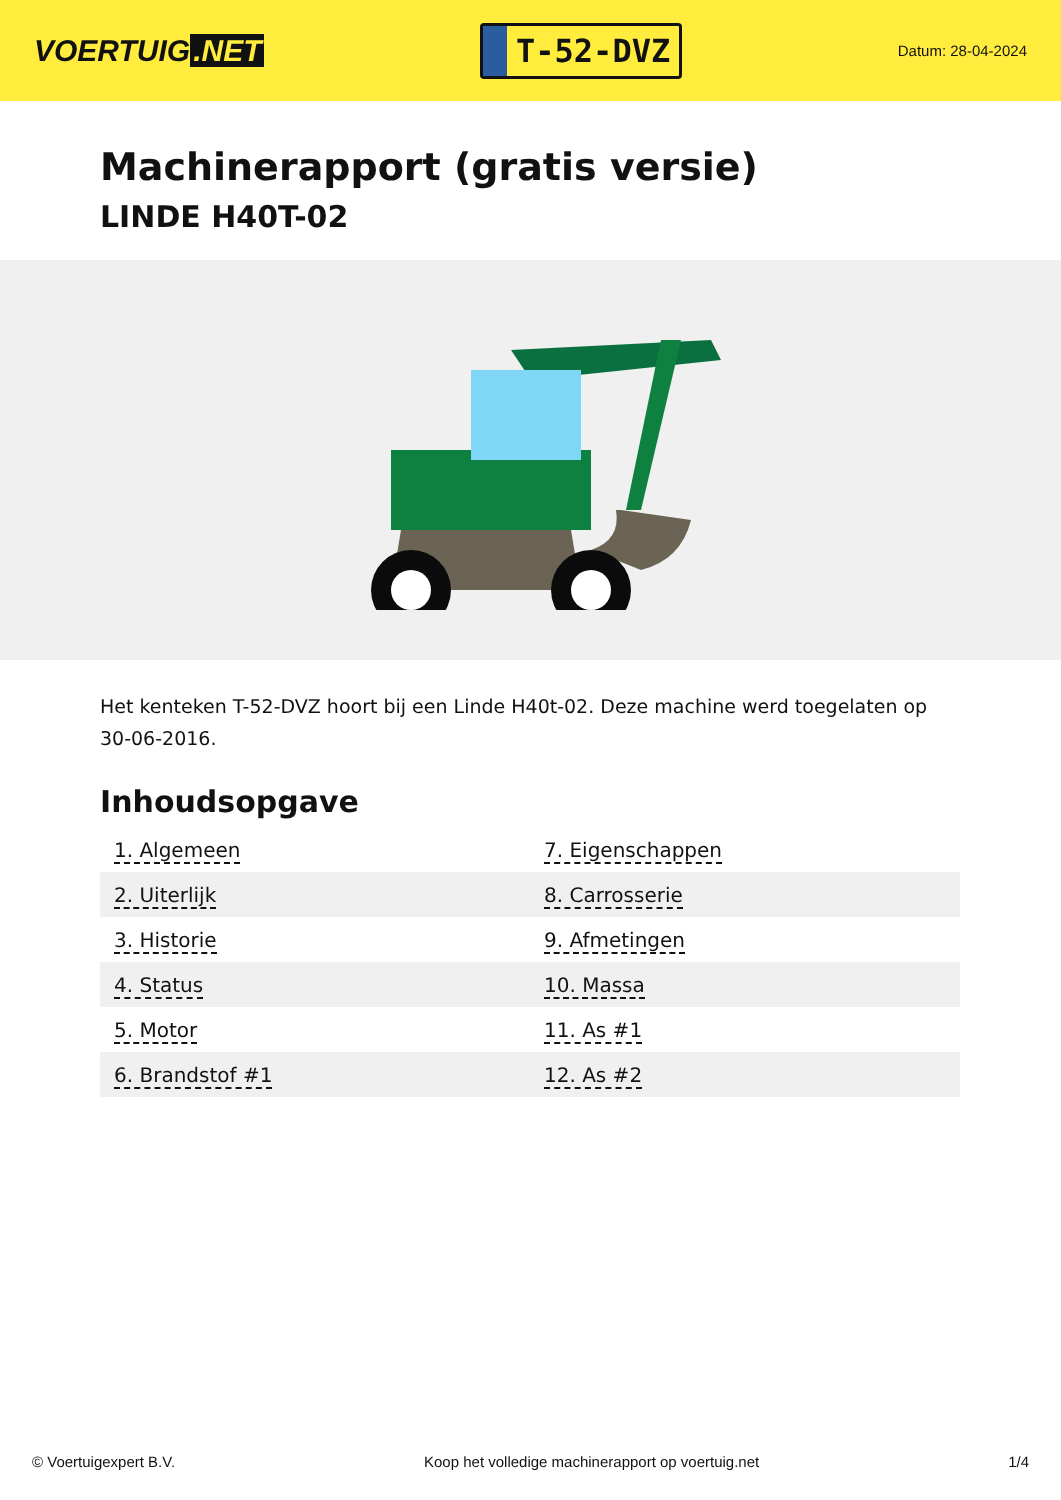VOERTUIG.NET
T-52-DVZ
Datum: 28-04-2024
Machinerapport (gratis versie)
LINDE H40T-02
Het kenteken T-52-DVZ hoort bij een Linde H40t-02. Deze machine werd toegelaten op 30-06-2016.
Inhoudsopgave
| 1. Algemeen | 7. Eigenschappen |
| 2. Uiterlijk | 8. Carrosserie |
| 3. Historie | 9. Afmetingen |
| 4. Status | 10. Massa |
| 5. Motor | 11. As #1 |
| 6. Brandstof #1 | 12. As #2 |
© Voertuigexpert B.V. Koop het volledige machinerapport op voertuig.net 1/4